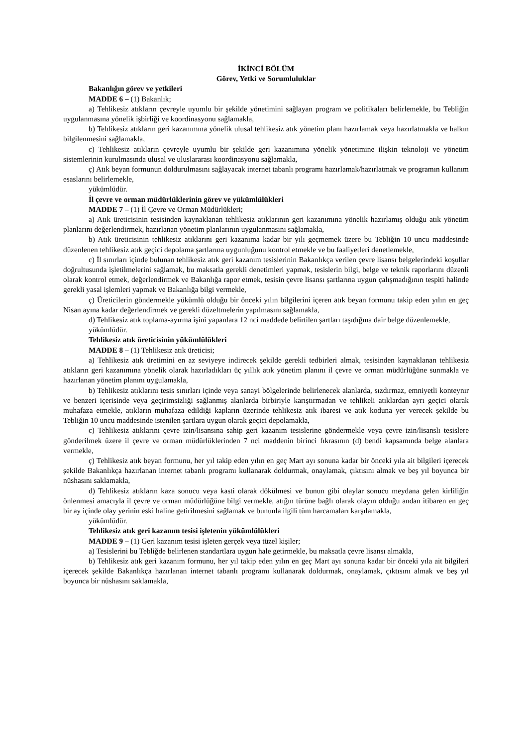İKİNCİ BÖLÜM
Görev, Yetki ve Sorumluluklar
Bakanlığın görev ve yetkileri
MADDE 6 – (1) Bakanlık;
a) Tehlikesiz atıkların çevreyle uyumlu bir şekilde yönetimini sağlayan program ve politikaları belirlemekle, bu Tebliğin uygulanmasına yönelik işbirliği ve koordinasyonu sağlamakla,
b) Tehlikesiz atıkların geri kazanımına yönelik ulusal tehlikesiz atık yönetim planı hazırlamak veya hazırlatmakla ve halkın bilgilenmesini sağlamakla,
c) Tehlikesiz atıkların çevreyle uyumlu bir şekilde geri kazanımına yönelik yönetimine ilişkin teknoloji ve yönetim sistemlerinin kurulmasında ulusal ve uluslararası koordinasyonu sağlamakla,
ç) Atık beyan formunun doldurulmasını sağlayacak internet tabanlı programı hazırlamak/hazırlatmak ve programın kullanım esaslarını belirlemekle,
yükümlüdür.
İl çevre ve orman müdürlüklerinin görev ve yükümlülükleri
MADDE 7 – (1) İl Çevre ve Orman Müdürlükleri;
a) Atık üreticisinin tesisinden kaynaklanan tehlikesiz atıklarının geri kazanımına yönelik hazırlamış olduğu atık yönetim planlarını değerlendirmek, hazırlanan yönetim planlarının uygulanmasını sağlamakla,
b) Atık üreticisinin tehlikesiz atıklarını geri kazanıma kadar bir yılı geçmemek üzere bu Tebliğin 10 uncu maddesinde düzenlenen tehlikesiz atık geçici depolama şartlarına uygunluğunu kontrol etmekle ve bu faaliyetleri denetlemekle,
c) İl sınırları içinde bulunan tehlikesiz atık geri kazanım tesislerinin Bakanlıkça verilen çevre lisansı belgelerindeki koşullar doğrultusunda işletilmelerini sağlamak, bu maksatla gerekli denetimleri yapmak, tesislerin bilgi, belge ve teknik raporlarını düzenli olarak kontrol etmek, değerlendirmek ve Bakanlığa rapor etmek, tesisin çevre lisansı şartlarına uygun çalışmadığının tespiti halinde gerekli yasal işlemleri yapmak ve Bakanlığa bilgi vermekle,
ç) Üreticilerin göndermekle yükümlü olduğu bir önceki yılın bilgilerini içeren atık beyan formunu takip eden yılın en geç Nisan ayına kadar değerlendirmek ve gerekli düzeltmelerin yapılmasını sağlamakla,
d) Tehlikesiz atık toplama-ayırma işini yapanlara 12 nci maddede belirtilen şartları taşıdığına dair belge düzenlemekle,
yükümlüdür.
Tehlikesiz atık üreticisinin yükümlülükleri
MADDE 8 – (1) Tehlikesiz atık üreticisi;
a) Tehlikesiz atık üretimini en az seviyeye indirecek şekilde gerekli tedbirleri almak, tesisinden kaynaklanan tehlikesiz atıkların geri kazanımına yönelik olarak hazırladıkları üç yıllık atık yönetim planını il çevre ve orman müdürlüğüne sunmakla ve hazırlanan yönetim planını uygulamakla,
b) Tehlikesiz atıklarını tesis sınırları içinde veya sanayi bölgelerinde belirlenecek alanlarda, sızdırmaz, emniyetli konteynır ve benzeri içerisinde veya geçirimsizliği sağlanmış alanlarda birbiriyle karıştırmadan ve tehlikeli atıklardan ayrı geçici olarak muhafaza etmekle, atıkların muhafaza edildiği kapların üzerinde tehlikesiz atık ibaresi ve atık koduna yer verecek şekilde bu Tebliğin 10 uncu maddesinde istenilen şartlara uygun olarak geçici depolamakla,
c) Tehlikesiz atıklarını çevre izin/lisansına sahip geri kazanım tesislerine göndermekle veya çevre izin/lisanslı tesislere gönderilmek üzere il çevre ve orman müdürlüklerinden 7 nci maddenin birinci fıkrasının (d) bendi kapsamında belge alanlara vermekle,
ç) Tehlikesiz atık beyan formunu, her yıl takip eden yılın en geç Mart ayı sonuna kadar bir önceki yıla ait bilgileri içerecek şekilde Bakanlıkça hazırlanan internet tabanlı programı kullanarak doldurmak, onaylamak, çıktısını almak ve beş yıl boyunca bir nüshasını saklamakla,
d) Tehlikesiz atıkların kaza sonucu veya kasti olarak dökülmesi ve bunun gibi olaylar sonucu meydana gelen kirliliğin önlenmesi amacıyla il çevre ve orman müdürlüğüne bilgi vermekle, atığın türüne bağlı olarak olayın olduğu andan itibaren en geç bir ay içinde olay yerinin eski haline getirilmesini sağlamak ve bununla ilgili tüm harcamaları karşılamakla,
yükümlüdür.
Tehlikesiz atık geri kazanım tesisi işletenin yükümlülükleri
MADDE 9 – (1) Geri kazanım tesisi işleten gerçek veya tüzel kişiler;
a) Tesislerini bu Tebliğde belirlenen standartlara uygun hale getirmekle, bu maksatla çevre lisansı almakla,
b) Tehlikesiz atık geri kazanım formunu, her yıl takip eden yılın en geç Mart ayı sonuna kadar bir önceki yıla ait bilgileri içerecek şekilde Bakanlıkça hazırlanan internet tabanlı programı kullanarak doldurmak, onaylamak, çıktısını almak ve beş yıl boyunca bir nüshasını saklamakla,